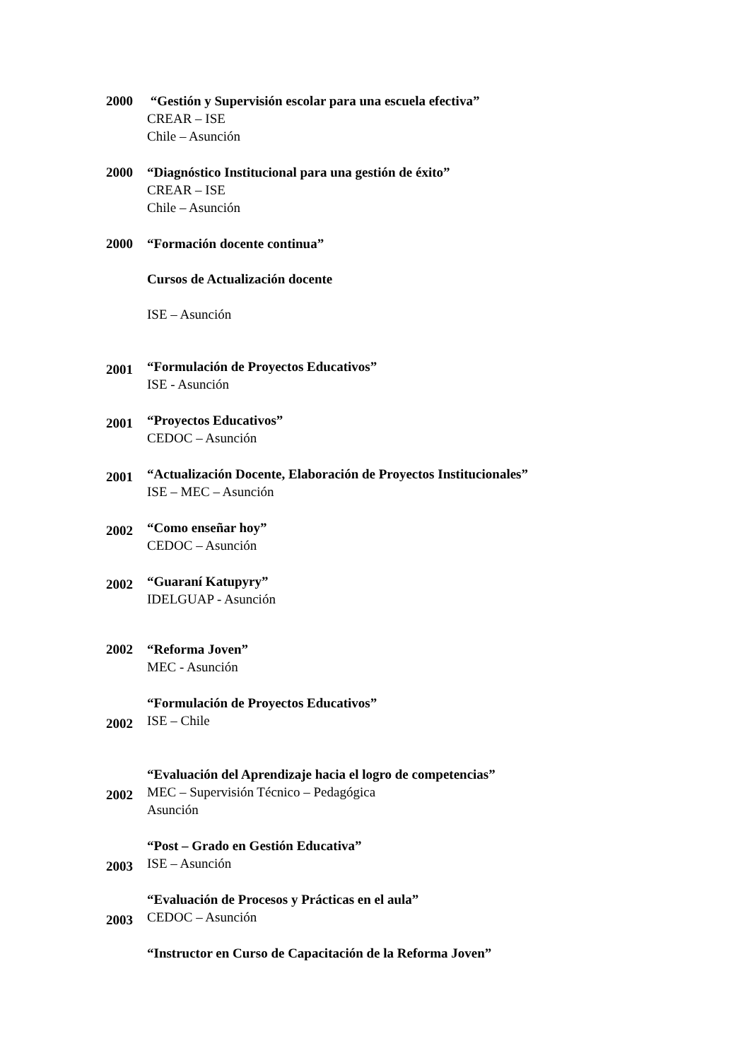2000 “Gestión y Supervisión escolar para una escuela efectiva”
CREAR – ISE
Chile – Asunción
2000 “Diagnóstico Institucional para una gestión de éxito”
CREAR – ISE
Chile – Asunción
2000 “Formación docente continua”
Cursos de Actualización docente
ISE – Asunción
2001
“Formulación de Proyectos Educativos”
ISE - Asunción
2001
“Proyectos Educativos”
CEDOC – Asunción
2001
“Actualización Docente, Elaboración de Proyectos Institucionales”
ISE – MEC – Asunción
2002
“Como enseñar hoy”
CEDOC – Asunción
2002
“Guaraní Katupyry”
IDELGUAP - Asunción
2002 “Reforma Joven”
MEC - Asunción
2002
“Formulación de Proyectos Educativos”
ISE – Chile
2002
“Evaluación del Aprendizaje hacia el logro de competencias”
MEC – Supervisión Técnico – Pedagógica
Asunción
2003
“Post – Grado en Gestión Educativa”
ISE – Asunción
2003
“Evaluación de Procesos y Prácticas en el aula”
CEDOC – Asunción
“Instructor en Curso de Capacitación de la Reforma Joven”